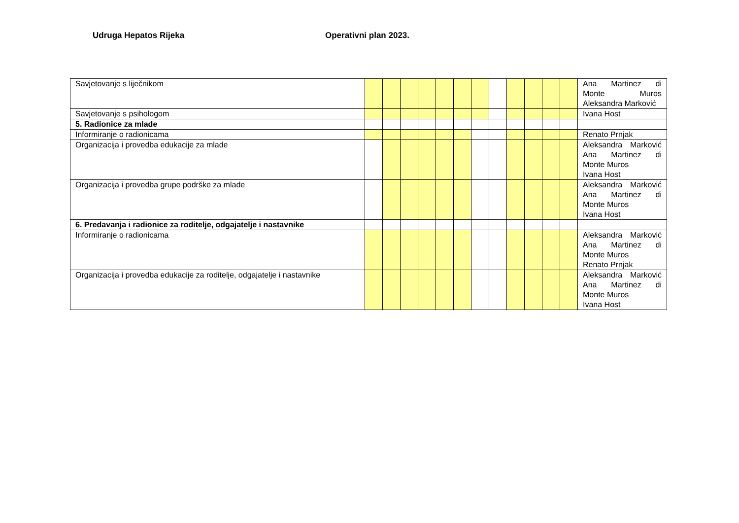Udruga Hepatos Rijeka Operativni plan 2023.
| Savjetovanje s liječnikom | | | | | | | | | | | | | Ana Martinez di Monte Muros Aleksandra Marković |
| Savjetovanje s psihologom | | | | | | | | | | | | | Ivana Host |
| 5. Radionice za mlade | | | | | | | | | | | | | |
| Informiranje o radionicama | | | | | | | | | | | | | Renato Prnjak |
| Organizacija i provedba edukacije za mlade | | | | | | | | | | | | | Aleksandra Marković Ana Martinez di Monte Muros Ivana Host |
| Organizacija i provedba grupe podrške za mlade | | | | | | | | | | | | | Aleksandra Marković Ana Martinez di Monte Muros Ivana Host |
| 6. Predavanja i radionice za roditelje, odgajatelje i nastavnike | | | | | | | | | | | | | |
| Informiranje o radionicama | | | | | | | | | | | | | Aleksandra Marković Ana Martinez di Monte Muros Renato Prnjak |
| Organizacija i provedba edukacije za roditelje, odgajatelje i nastavnike | | | | | | | | | | | | | Aleksandra Marković Ana Martinez di Monte Muros Ivana Host |